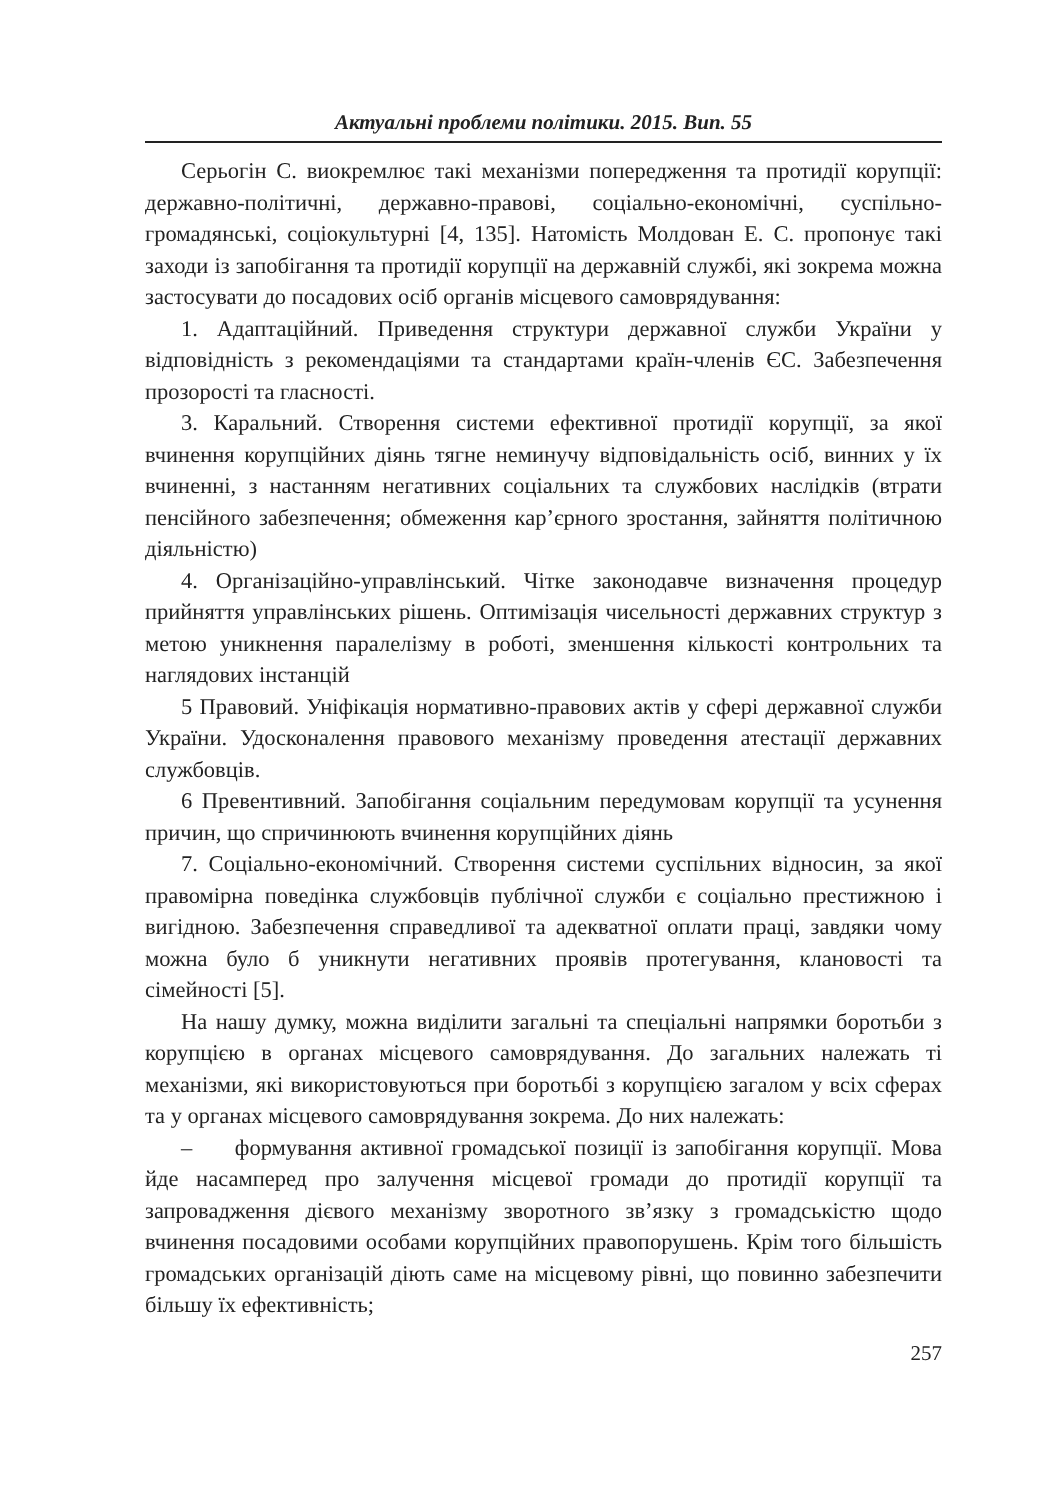Актуальні проблеми політики. 2015. Вип. 55
Серьогін С. виокремлює такі механізми попередження та протидії корупції: державно-політичні, державно-правові, соціально-економічні, суспільно-громадянські, соціокультурні [4, 135]. Натомість Молдован Е. С. пропонує такі заходи із запобігання та протидії корупції на державній службі, які зокрема можна застосувати до посадових осіб органів місцевого самоврядування:
1. Адаптаційний. Приведення структури державної служби України у відповідність з рекомендаціями та стандартами країн-членів ЄС. Забезпечення прозорості та гласності.
3. Каральний. Створення системи ефективної протидії корупції, за якої вчинення корупційних діянь тягне неминучу відповідальність осіб, винних у їх вчиненні, з настанням негативних соціальних та службових наслідків (втрати пенсійного забезпечення; обмеження кар’єрного зростання, зайняття політичною діяльністю)
4. Організаційно-управлінський. Чітке законодавче визначення процедур прийняття управлінських рішень. Оптимізація чисельності державних структур з метою уникнення паралелізму в роботі, зменшення кількості контрольних та наглядових інстанцій
5 Правовий. Уніфікація нормативно-правових актів у сфері державної служби України. Удосконалення правового механізму проведення атестації державних службовців.
6 Превентивний. Запобігання соціальним передумовам корупції та усунення причин, що спричинюють вчинення корупційних діянь
7. Соціально-економічний. Створення системи суспільних відносин, за якої правомірна поведінка службовців публічної служби є соціально престижною і вигідною. Забезпечення справедливої та адекватної оплати праці, завдяки чому можна було б уникнути негативних проявів протегування, клановості та сімейності [5].
На нашу думку, можна виділити загальні та спеціальні напрямки боротьби з корупцією в органах місцевого самоврядування. До загальних належать ті механізми, які використовуються при боротьбі з корупцією загалом у всіх сферах та у органах місцевого самоврядування зокрема. До них належать:
– формування активної громадської позиції із запобігання корупції. Мова йде насамперед про залучення місцевої громади до протидії корупції та запровадження дієвого механізму зворотного зв’язку з громадськістю щодо вчинення посадовими особами корупційних правопорушень. Крім того більшість громадських організацій діють саме на місцевому рівні, що повинно забезпечити більшу їх ефективність;
257